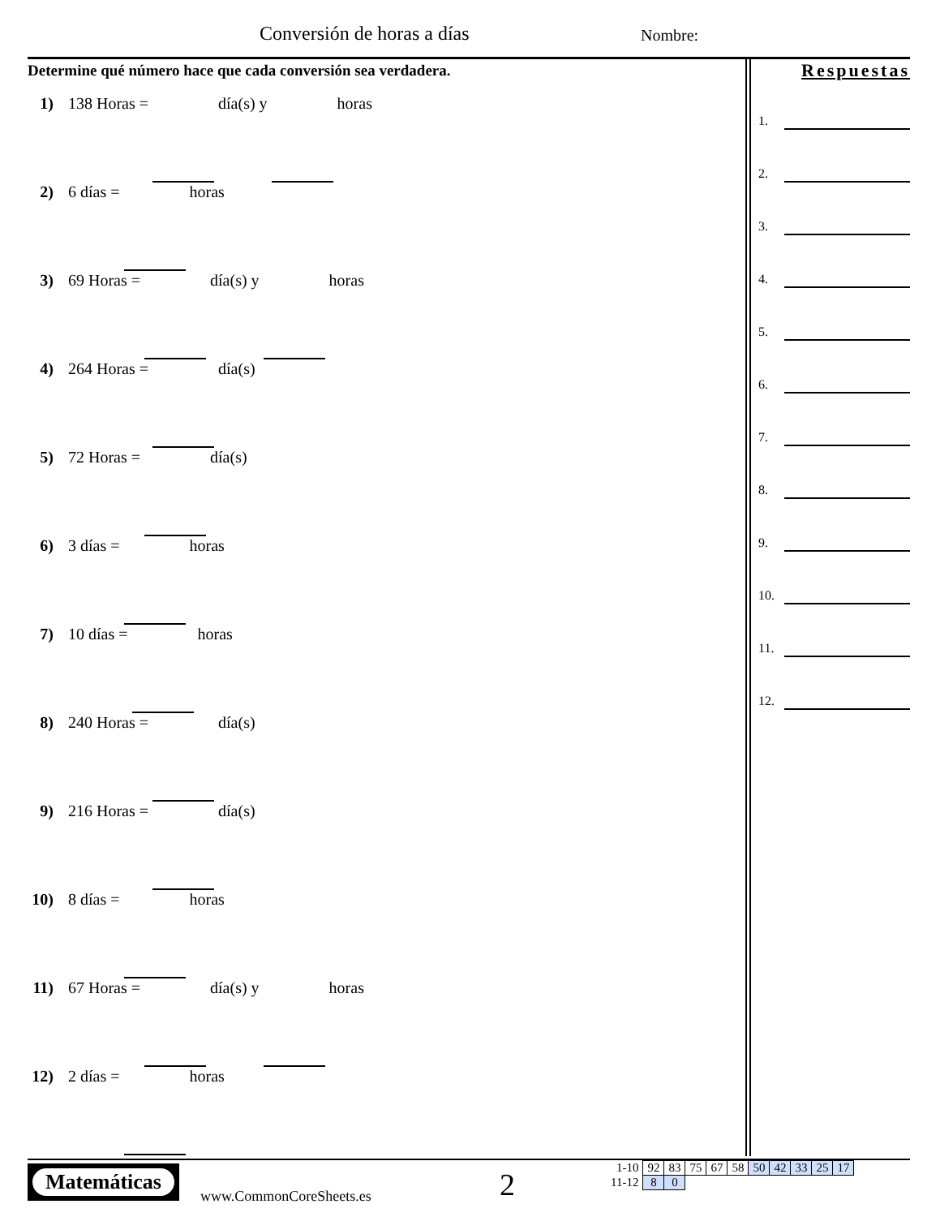Conversión de horas a días Nombre:
Determine qué número hace que cada conversión sea verdadera.
1) 138 Horas = día(s) y horas
2) 6 días = horas
3) 69 Horas = día(s) y horas
4) 264 Horas = día(s)
5) 72 Horas = día(s)
6) 3 días = horas
7) 10 días = horas
8) 240 Horas = día(s)
9) 216 Horas = día(s)
10) 8 días = horas
11) 67 Horas = día(s) y horas
12) 2 días = horas
Respuestas
1.
2.
3.
4.
5.
6.
7.
8.
9.
10.
11.
12.
Matemáticas
www.CommonCoreSheets.es 2
| 1-10 | 92 | 83 | 75 | 67 | 58 | 50 | 42 | 33 | 25 | 17 |
| 11-12 | 8 | 0 | | | | | | | | |